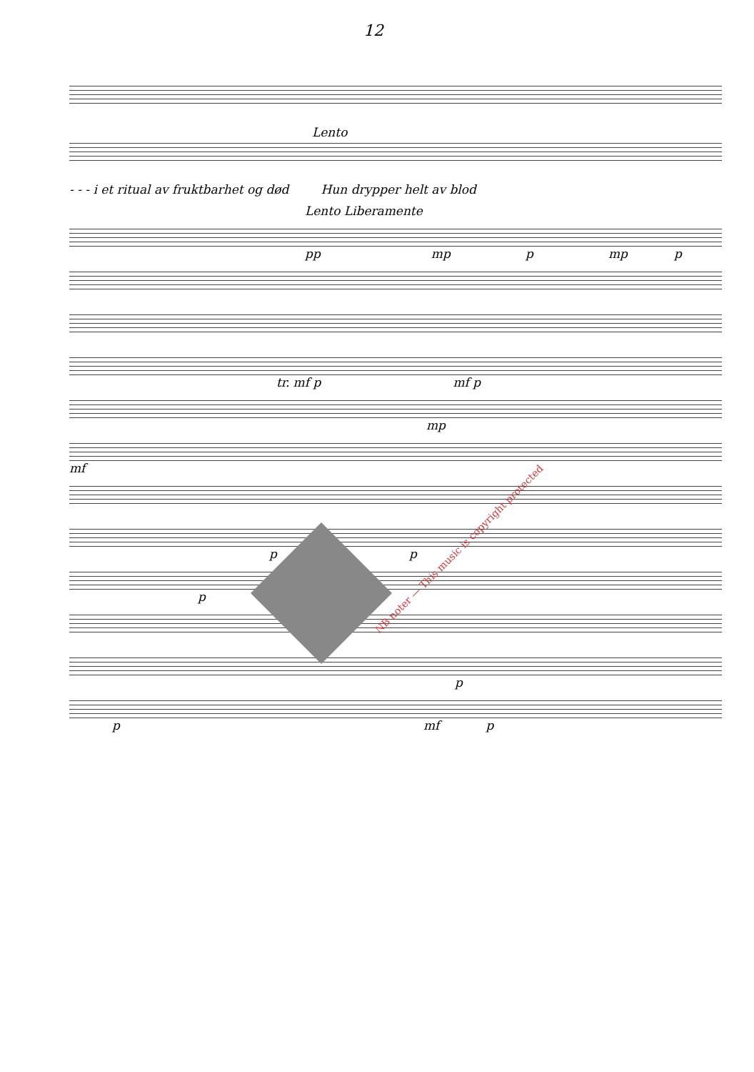12
Lento
- - - i et ritual av fruktbarhet og død Hun drypper helt av blod
Lento Liberamente
pp mp p mp p
tr. mf p mf p
mp
mf
p p
p
p
p mf p
NB noter — This music is copyright protected